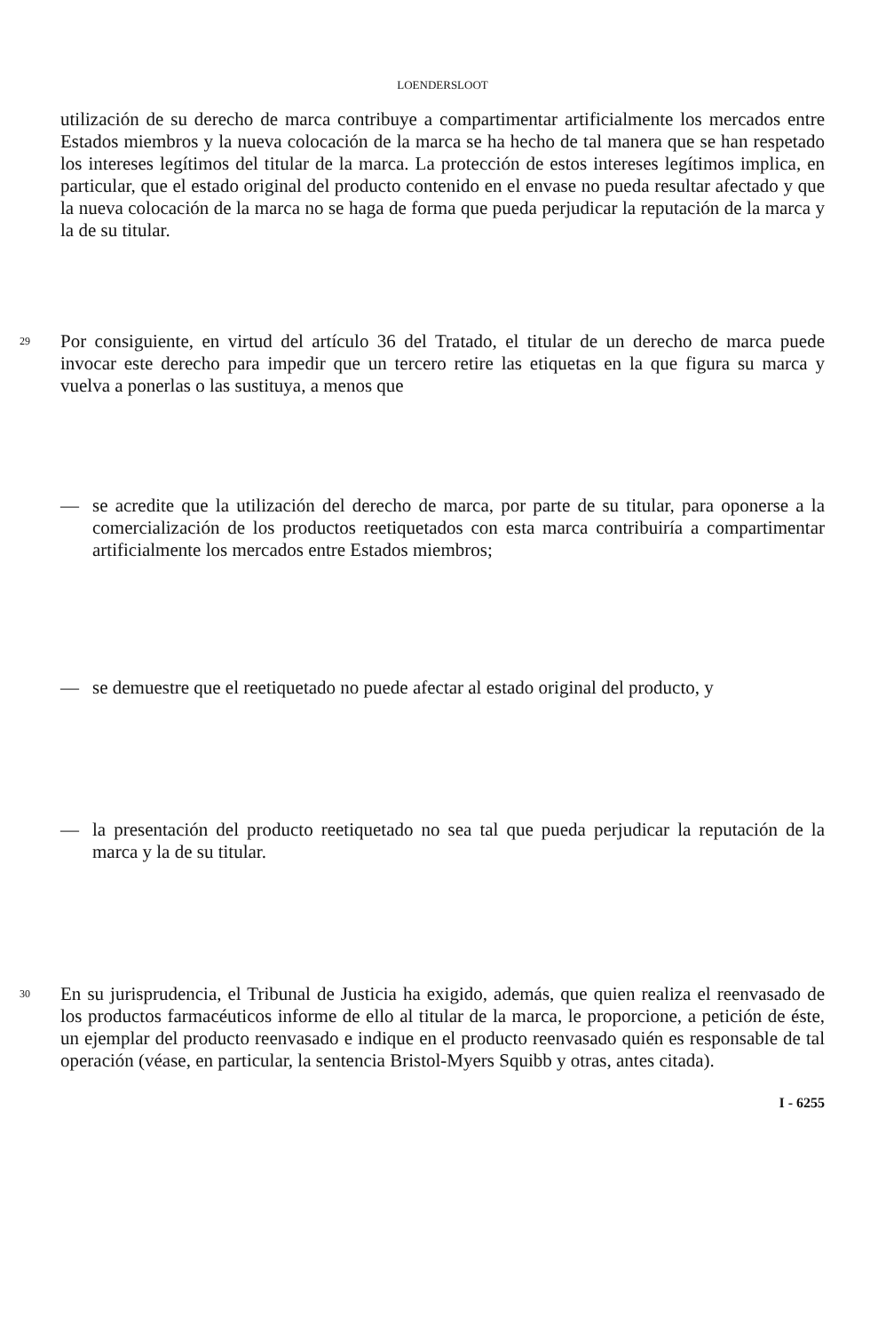LOENDERSLOOT
utilización de su derecho de marca contribuye a compartimentar artificialmente los mercados entre Estados miembros y la nueva colocación de la marca se ha hecho de tal manera que se han respetado los intereses legítimos del titular de la marca. La protección de estos intereses legítimos implica, en particular, que el estado original del producto contenido en el envase no pueda resultar afectado y que la nueva colocación de la marca no se haga de forma que pueda perjudicar la reputación de la marca y la de su titular.
29
Por consiguiente, en virtud del artículo 36 del Tratado, el titular de un derecho de marca puede invocar este derecho para impedir que un tercero retire las etiquetas en la que figura su marca y vuelva a ponerlas o las sustituya, a menos que
—
se acredite que la utilización del derecho de marca, por parte de su titular, para oponerse a la comercialización de los productos reetiquetados con esta marca contribuiría a compartimentar artificialmente los mercados entre Estados miembros;
—
se demuestre que el reetiquetado no puede afectar al estado original del producto, y
—
la presentación del producto reetiquetado no sea tal que pueda perjudicar la reputación de la marca y la de su titular.
30
En su jurisprudencia, el Tribunal de Justicia ha exigido, además, que quien realiza el reenvasado de los productos farmacéuticos informe de ello al titular de la marca, le proporcione, a petición de éste, un ejemplar del producto reenvasado e indique en el producto reenvasado quién es responsable de tal operación (véase, en particular, la sentencia Bristol-Myers Squibb y otras, antes citada).
I - 6255